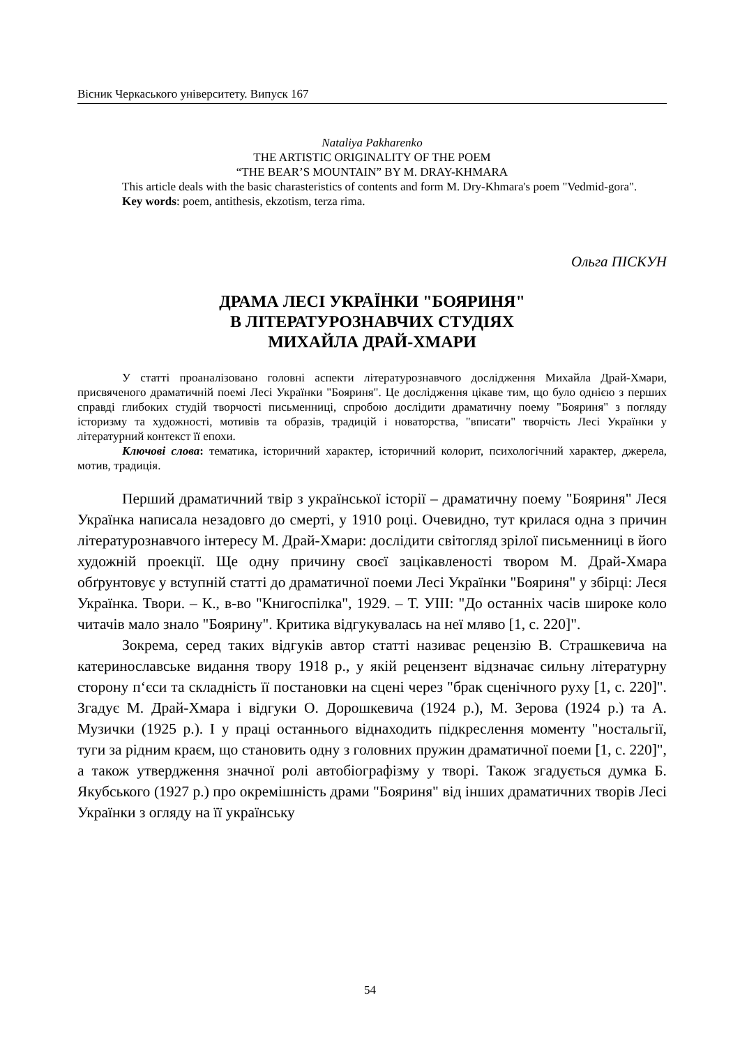Вісник Черкаського університету. Випуск 167
Nataliya Pakharenko
THE ARTISTIC ORIGINALITY OF THE POEM
“THE BEAR’S MOUNTAIN” BY M. DRAY-KHMARA
This article deals with the basic charasteristics of contents and form M. Dry-Khmara's poem "Vedmid-gora".
Key words: poem, antithesis, ekzotism, terza rima.
Ольга ПІСКУН
ДРАМА ЛЕСІ УКРАЇНКИ "БОЯРИНЯ"
В ЛІТЕРАТУРОЗНАВЧИХ СТУДІЯХ
МИХАЙЛА ДРАЙ-ХМАРИ
У статті проаналізовано головні аспекти літературознавчого дослідження Михайла Драй-Хмари, присвяченого драматичній поемі Лесі Українки "Бояриня". Це дослідження цікаве тим, що було однією з перших справді глибоких студій творчості письменниці, спробою дослідити драматичну поему "Бояриня" з погляду історизму та художності, мотивів та образів, традицій і новаторства, "вписати" творчість Лесі Українки у літературний контекст її епохи.
Ключові слова: тематика, історичний характер, історичний колорит, психологічний характер, джерела, мотив, традиція.
Перший драматичний твір з української історії – драматичну поему "Бояриня" Леся Українка написала незадовго до смерті, у 1910 році. Очевидно, тут крилася одна з причин літературознавчого інтересу М. Драй-Хмари: дослідити світогляд зрілої письменниці в його художній проекції. Ще одну причину своєї зацікавленості твором М. Драй-Хмара обґрунтовує у вступній статті до драматичної поеми Лесі Українки "Бояриня" у збірці: Леся Українка. Твори. – К., в-во "Книгоспілка", 1929. – Т. УІІІ: "До останніх часів широке коло читачів мало знало "Боярину". Критика відгукувалась на неї мляво [1, с. 220]".
Зокрема, серед таких відгуків автор статті називає рецензію В. Страшкевича на катеринославське видання твору 1918 р., у якій рецензент відзначає сильну літературну сторону п‘єси та складність її постановки на сцені через "брак сценічного руху [1, с. 220]". Згадує М. Драй-Хмара і відгуки О. Дорошкевича (1924 р.), М. Зерова (1924 р.) та А. Музички (1925 р.). І у праці останнього віднаходить підкреслення моменту "ностальгії, туги за рідним краєм, що становить одну з головних пружин драматичної поеми [1, с. 220]", а також утвердження значної ролі автобіографізму у творі. Також згадується думка Б. Якубського (1927 р.) про окремішність драми "Бояриня" від інших драматичних творів Лесі Українки з огляду на її українську
54